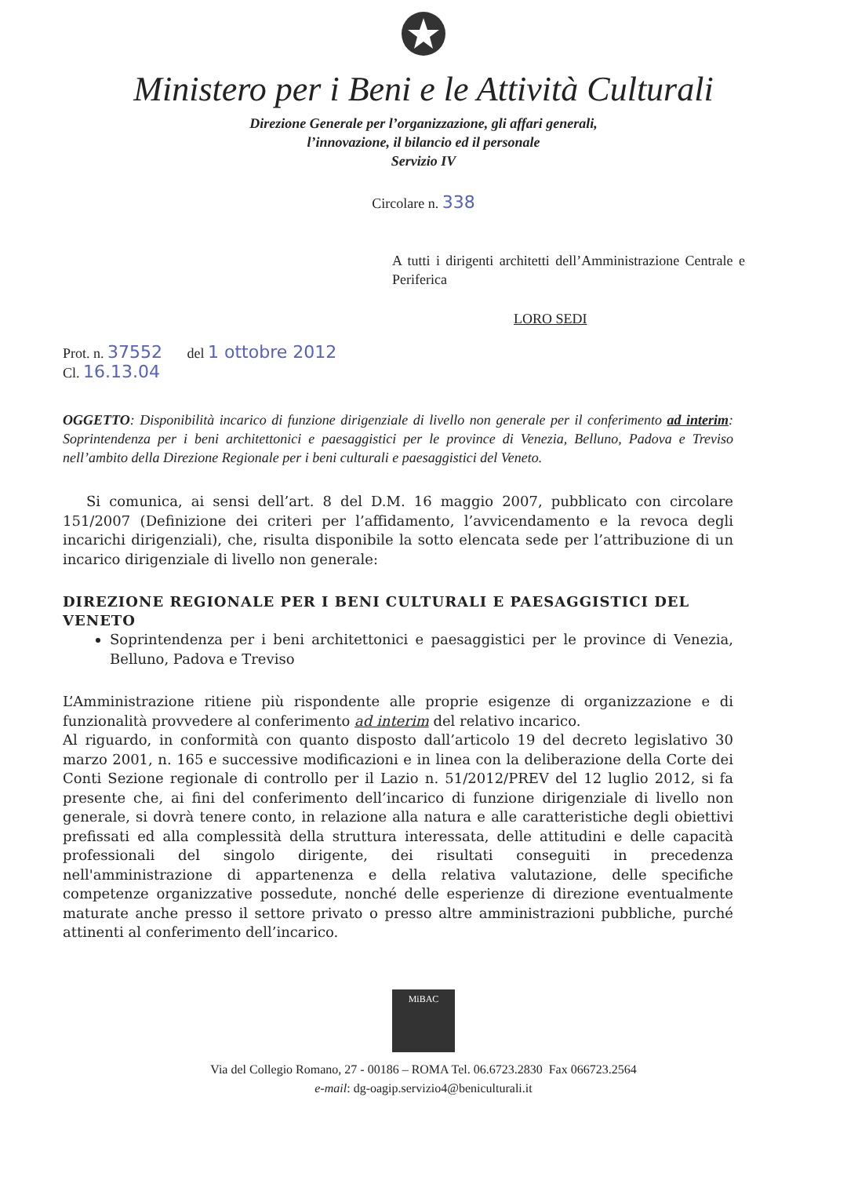Ministero per i Beni e le Attività Culturali
Direzione Generale per l’organizzazione, gli affari generali,
l’innovazione, il bilancio ed il personale
Servizio IV
Circolare n. 338
A tutti i dirigenti architetti dell’Amministrazione Centrale e Periferica
LORO SEDI
Prot. n. 37552 del 1 ottobre 2012
Cl. 16.13.04
OGGETTO: Disponibilità incarico di funzione dirigenziale di livello non generale per il conferimento ad interim: Soprintendenza per i beni architettonici e paesaggistici per le province di Venezia, Belluno, Padova e Treviso nell’ambito della Direzione Regionale per i beni culturali e paesaggistici del Veneto.
Si comunica, ai sensi dell’art. 8 del D.M. 16 maggio 2007, pubblicato con circolare 151/2007 (Definizione dei criteri per l’affidamento, l’avvicendamento e la revoca degli incarichi dirigenziali), che, risulta disponibile la sotto elencata sede per l’attribuzione di un incarico dirigenziale di livello non generale:
DIREZIONE REGIONALE PER I BENI CULTURALI E PAESAGGISTICI DEL VENETO
Soprintendenza per i beni architettonici e paesaggistici per le province di Venezia, Belluno, Padova e Treviso
L’Amministrazione ritiene più rispondente alle proprie esigenze di organizzazione e di funzionalità provvedere al conferimento ad interim del relativo incarico.
Al riguardo, in conformità con quanto disposto dall’articolo 19 del decreto legislativo 30 marzo 2001, n. 165 e successive modificazioni e in linea con la deliberazione della Corte dei Conti Sezione regionale di controllo per il Lazio n. 51/2012/PREV del 12 luglio 2012, si fa presente che, ai fini del conferimento dell’incarico di funzione dirigenziale di livello non generale, si dovrà tenere conto, in relazione alla natura e alle caratteristiche degli obiettivi prefissati ed alla complessità della struttura interessata, delle attitudini e delle capacità professionali del singolo dirigente, dei risultati conseguiti in precedenza nell'amministrazione di appartenenza e della relativa valutazione, delle specifiche competenze organizzative possedute, nonché delle esperienze di direzione eventualmente maturate anche presso il settore privato o presso altre amministrazioni pubbliche, purché attinenti al conferimento dell’incarico.
MiBAC
Via del Collegio Romano, 27 - 00186 – ROMA Tel. 06.6723.2830 Fax 066723.2564
e-mail: dg-oagip.servizio4@beniculturali.it